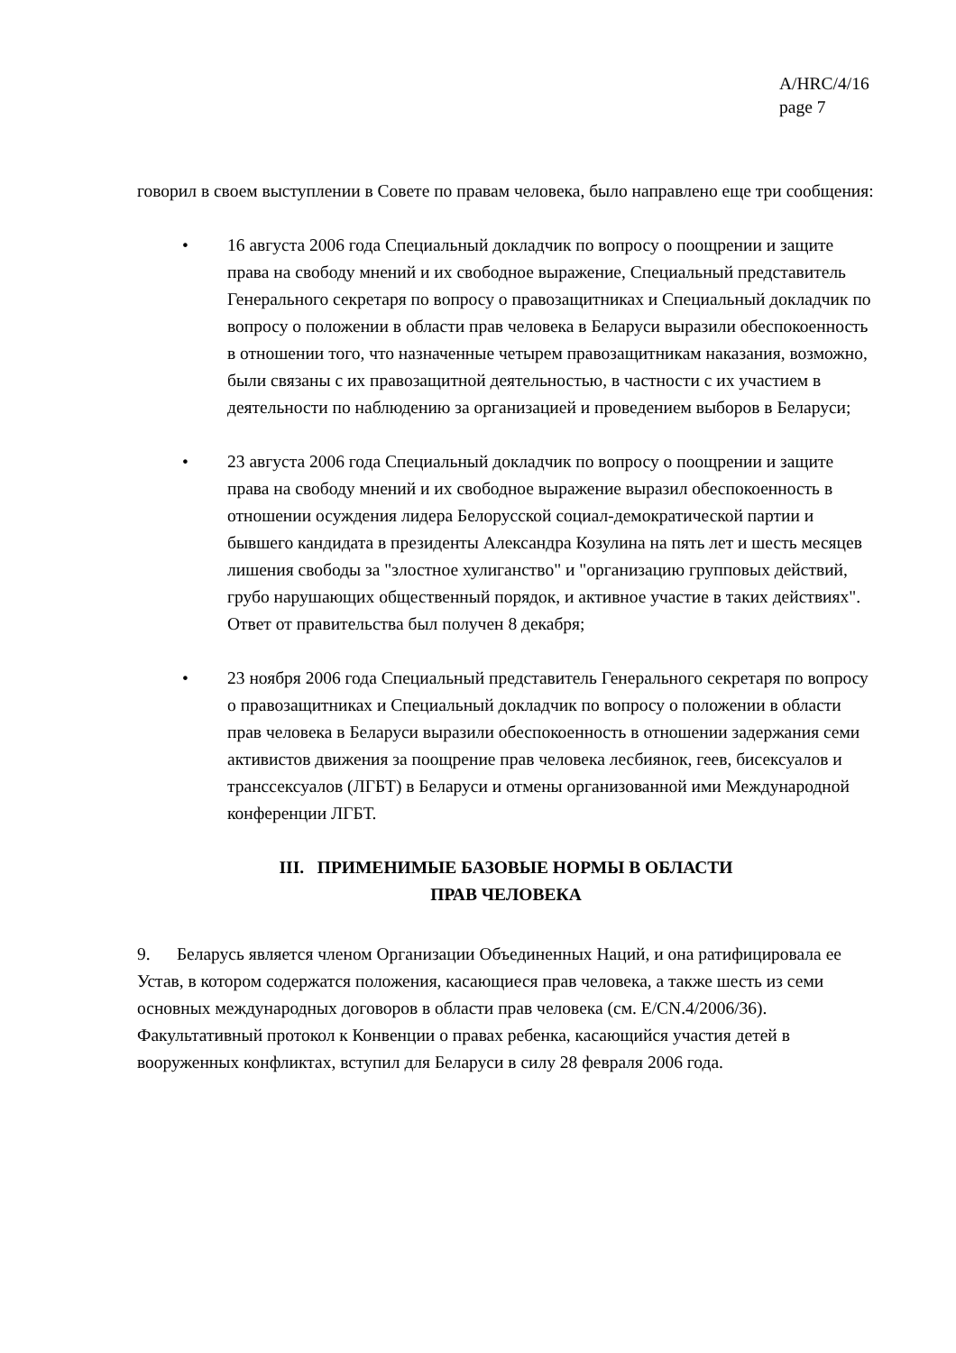A/HRC/4/16
page 7
говорил в своем выступлении в Совете по правам человека, было направлено еще три сообщения:
• 16 августа 2006 года Специальный докладчик по вопросу о поощрении и защите права на свободу мнений и их свободное выражение, Специальный представитель Генерального секретаря по вопросу о правозащитниках и Специальный докладчик по вопросу о положении в области прав человека в Беларуси выразили обеспокоенность в отношении того, что назначенные четырем правозащитникам наказания, возможно, были связаны с их правозащитной деятельностью, в частности с их участием в деятельности по наблюдению за организацией и проведением выборов в Беларуси;
• 23 августа 2006 года Специальный докладчик по вопросу о поощрении и защите права на свободу мнений и их свободное выражение выразил обеспокоенность в отношении осуждения лидера Белорусской социал-демократической партии и бывшего кандидата в президенты Александра Козулина на пять лет и шесть месяцев лишения свободы за "злостное хулиганство" и "организацию групповых действий, грубо нарушающих общественный порядок, и активное участие в таких действиях". Ответ от правительства был получен 8 декабря;
• 23 ноября 2006 года Специальный представитель Генерального секретаря по вопросу о правозащитниках и Специальный докладчик по вопросу о положении в области прав человека в Беларуси выразили обеспокоенность в отношении задержания семи активистов движения за поощрение прав человека лесбиянок, геев, бисексуалов и транссексуалов (ЛГБТ) в Беларуси и отмены организованной ими Международной конференции ЛГБТ.
III. ПРИМЕНИМЫЕ БАЗОВЫЕ НОРМЫ В ОБЛАСТИ
ПРАВ ЧЕЛОВЕКА
9. Беларусь является членом Организации Объединенных Наций, и она ратифицировала ее Устав, в котором содержатся положения, касающиеся прав человека, а также шесть из семи основных международных договоров в области прав человека (см. E/CN.4/2006/36). Факультативный протокол к Конвенции о правах ребенка, касающийся участия детей в вооруженных конфликтах, вступил для Беларуси в силу 28 февраля 2006 года.